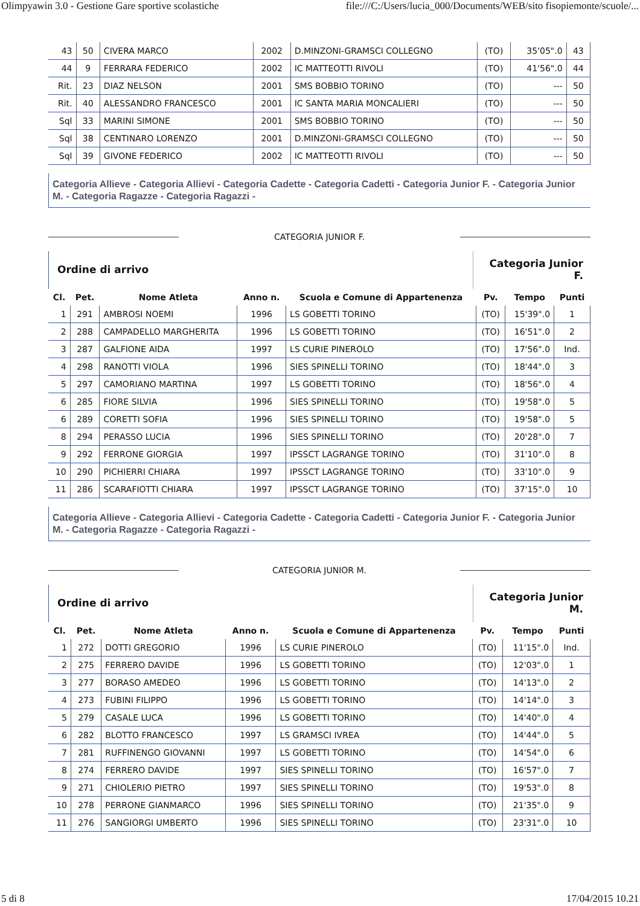Olimpyawin 3.0 - Gestione Gare sportive scolastiche file:///C:/Users/lucia_000/Documents/WEB/sito fisopiemonte/scuole/...
| 43 | 50 | CIVERA MARCO | 2002 | D.MINZONI-GRAMSCI COLLEGNO | (TO) | 35'05".0 | 43 |
| 44 | 9 | FERRARA FEDERICO | 2002 | IC MATTEOTTI RIVOLI | (TO) | 41'56".0 | 44 |
| Rit. | 23 | DIAZ NELSON | 2001 | SMS BOBBIO TORINO | (TO) | --- | 50 |
| Rit. | 40 | ALESSANDRO FRANCESCO | 2001 | IC SANTA MARIA MONCALIERI | (TO) | --- | 50 |
| Sql | 33 | MARINI SIMONE | 2001 | SMS BOBBIO TORINO | (TO) | --- | 50 |
| Sql | 38 | CENTINARO LORENZO | 2001 | D.MINZONI-GRAMSCI COLLEGNO | (TO) | --- | 50 |
| Sql | 39 | GIVONE FEDERICO | 2002 | IC MATTEOTTI RIVOLI | (TO) | --- | 50 |
Categoria Allieve - Categoria Allievi - Categoria Cadette - Categoria Cadetti - Categoria Junior F. - Categoria Junior M. - Categoria Ragazze - Categoria Ragazzi -
CATEGORIA JUNIOR F.
Ordine di arrivo
Categoria Junior F.
| Cl. | Pet. | Nome Atleta | Anno n. | Scuola e Comune di Appartenenza | Pv. | Tempo | Punti |
| --- | --- | --- | --- | --- | --- | --- | --- |
| 1 | 291 | AMBROSI NOEMI | 1996 | LS GOBETTI TORINO | (TO) | 15'39".0 | 1 |
| 2 | 288 | CAMPADELLO MARGHERITA | 1996 | LS GOBETTI TORINO | (TO) | 16'51".0 | 2 |
| 3 | 287 | GALFIONE AIDA | 1997 | LS CURIE PINEROLO | (TO) | 17'56".0 | Ind. |
| 4 | 298 | RANOTTI VIOLA | 1996 | SIES SPINELLI TORINO | (TO) | 18'44".0 | 3 |
| 5 | 297 | CAMORIANO MARTINA | 1997 | LS GOBETTI TORINO | (TO) | 18'56".0 | 4 |
| 6 | 285 | FIORE SILVIA | 1996 | SIES SPINELLI TORINO | (TO) | 19'58".0 | 5 |
| 6 | 289 | CORETTI SOFIA | 1996 | SIES SPINELLI TORINO | (TO) | 19'58".0 | 5 |
| 8 | 294 | PERASSO LUCIA | 1996 | SIES SPINELLI TORINO | (TO) | 20'28".0 | 7 |
| 9 | 292 | FERRONE GIORGIA | 1997 | IPSSCT LAGRANGE TORINO | (TO) | 31'10".0 | 8 |
| 10 | 290 | PICHIERRI CHIARA | 1997 | IPSSCT LAGRANGE TORINO | (TO) | 33'10".0 | 9 |
| 11 | 286 | SCARAFIOTTI CHIARA | 1997 | IPSSCT LAGRANGE TORINO | (TO) | 37'15".0 | 10 |
Categoria Allieve - Categoria Allievi - Categoria Cadette - Categoria Cadetti - Categoria Junior F. - Categoria Junior M. - Categoria Ragazze - Categoria Ragazzi -
CATEGORIA JUNIOR M.
Ordine di arrivo
Categoria Junior M.
| Cl. | Pet. | Nome Atleta | Anno n. | Scuola e Comune di Appartenenza | Pv. | Tempo | Punti |
| --- | --- | --- | --- | --- | --- | --- | --- |
| 1 | 272 | DOTTI GREGORIO | 1996 | LS CURIE PINEROLO | (TO) | 11'15".0 | Ind. |
| 2 | 275 | FERRERO DAVIDE | 1996 | LS GOBETTI TORINO | (TO) | 12'03".0 | 1 |
| 3 | 277 | BORASO AMEDEO | 1996 | LS GOBETTI TORINO | (TO) | 14'13".0 | 2 |
| 4 | 273 | FUBINI FILIPPO | 1996 | LS GOBETTI TORINO | (TO) | 14'14".0 | 3 |
| 5 | 279 | CASALE LUCA | 1996 | LS GOBETTI TORINO | (TO) | 14'40".0 | 4 |
| 6 | 282 | BLOTTO FRANCESCO | 1997 | LS GRAMSCI IVREA | (TO) | 14'44".0 | 5 |
| 7 | 281 | RUFFINENGO GIOVANNI | 1997 | LS GOBETTI TORINO | (TO) | 14'54".0 | 6 |
| 8 | 274 | FERRERO DAVIDE | 1997 | SIES SPINELLI TORINO | (TO) | 16'57".0 | 7 |
| 9 | 271 | CHIOLERIO PIETRO | 1997 | SIES SPINELLI TORINO | (TO) | 19'53".0 | 8 |
| 10 | 278 | PERRONE GIANMARCO | 1996 | SIES SPINELLI TORINO | (TO) | 21'35".0 | 9 |
| 11 | 276 | SANGIORGI UMBERTO | 1996 | SIES SPINELLI TORINO | (TO) | 23'31".0 | 10 |
5 di 8 17/04/2015 10.21